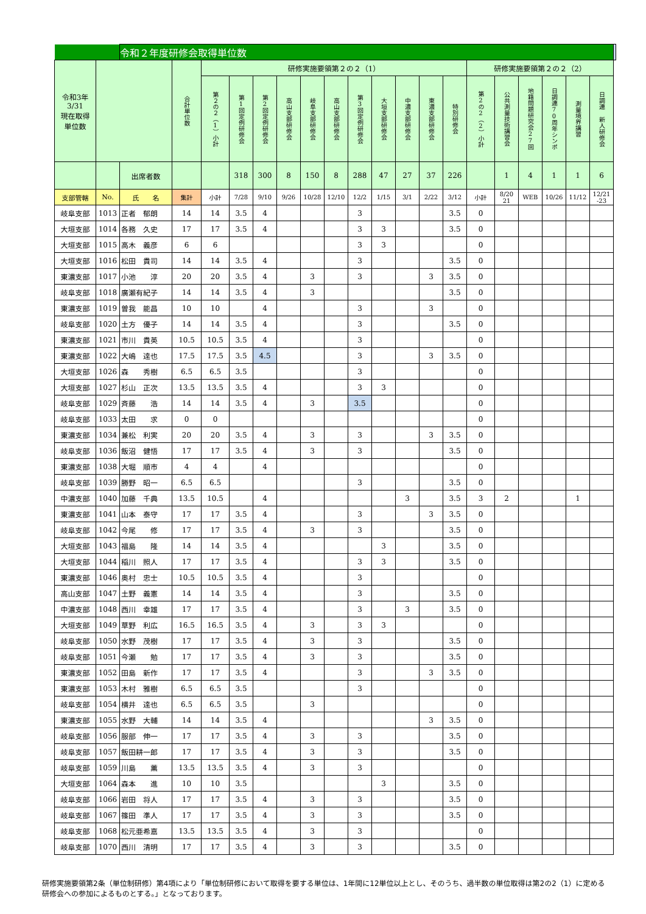| | | 令和２年度研修会取得単位数 | | | | | | | | | | | | | | | | | | | |
| 令和3年 3/31 現在取得 単位数 | | | 合計単位数 | 研修実施要領第２の２（1） | | | | | | | | | | | 研修実施要領第２の２（2） | | | | | | |
| | | | | 第２の２（1）小計 | 第1回定例研修会 | 第2回定例研修会 | 高山支部研修会 | 岐阜支部研修会 | 高山支部研修会 | 第3回定例研修会 | 大垣支部研修会 | 中濃支部研修会 | 東濃支部研修会 | 特別研修会 | 第2の2（2）小計 | 公共測量技術講習会 | 地籍問題研究会27回 | 日調連70周年シンポ | 測量境界講習 | 日調連 新人研修会 | |
| | | 出席者数 | | | 318 | 300 | 8 | 150 | 8 | 288 | 47 | 27 | 37 | 226 | | 1 | 4 | 1 | 1 | 6 | |
| 支部管轄 | No. | 氏 名 | 集計 | 小計 | 7/28 | 9/10 | 9/26 | 10/28 | 12/10 | 12/2 | 1/15 | 3/1 | 2/22 | 3/12 | 小計 | 8/20 21 | WEB | 10/26 | 11/12 | 12/21 -23 | |
| 岐阜支部 | 1013 | 正者 郁朗 | 14 | 14 | 3.5 | 4 | | | | 3 | | | | 3.5 | 0 | | | | | | |
| 大垣支部 | 1014 | 各務 久史 | 17 | 17 | 3.5 | 4 | | | | 3 | 3 | | | 3.5 | 0 | | | | | | |
| 大垣支部 | 1015 | 高木 義彦 | 6 | 6 | | | | | | 3 | 3 | | | | 0 | | | | | | |
| 大垣支部 | 1016 | 松田 貴司 | 14 | 14 | 3.5 | 4 | | | | 3 | | | | 3.5 | 0 | | | | | | |
| 東濃支部 | 1017 | 小池 淳 | 20 | 20 | 3.5 | 4 | | 3 | | 3 | | | 3 | 3.5 | 0 | | | | | | |
| 岐阜支部 | 1018 | 廣瀬有紀子 | 14 | 14 | 3.5 | 4 | | 3 | | | | | | 3.5 | 0 | | | | | | |
| 東濃支部 | 1019 | 曽我 能昌 | 10 | 10 | | 4 | | | | 3 | | | 3 | | 0 | | | | | | |
| 岐阜支部 | 1020 | 土方 優子 | 14 | 14 | 3.5 | 4 | | | | 3 | | | | 3.5 | 0 | | | | | | |
| 東濃支部 | 1021 | 市川 貴英 | 10.5 | 10.5 | 3.5 | 4 | | | | 3 | | | | | 0 | | | | | | |
| 東濃支部 | 1022 | 大嶋 達也 | 17.5 | 17.5 | 3.5 | 4.5 | | | | 3 | | | 3 | 3.5 | 0 | | | | | | |
| 大垣支部 | 1026 | 森 秀樹 | 6.5 | 6.5 | 3.5 | | | | | 3 | | | | | 0 | | | | | | |
| 大垣支部 | 1027 | 杉山 正次 | 13.5 | 13.5 | 3.5 | 4 | | | | 3 | 3 | | | | 0 | | | | | | |
| 岐阜支部 | 1029 | 斉藤 浩 | 14 | 14 | 3.5 | 4 | | 3 | | 3.5 | | | | | 0 | | | | | | |
| 岐阜支部 | 1033 | 太田 求 | 0 | 0 | | | | | | | | | | | 0 | | | | | | |
| 東濃支部 | 1034 | 兼松 利実 | 20 | 20 | 3.5 | 4 | | 3 | | 3 | | | 3 | 3.5 | 0 | | | | | | |
| 岐阜支部 | 1036 | 飯沼 健悟 | 17 | 17 | 3.5 | 4 | | 3 | | 3 | | | | 3.5 | 0 | | | | | | |
| 東濃支部 | 1038 | 大堀 順市 | 4 | 4 | | 4 | | | | | | | | | 0 | | | | | | |
| 岐阜支部 | 1039 | 勝野 昭一 | 6.5 | 6.5 | | | | | | 3 | | | | 3.5 | 0 | | | | | | |
| 中濃支部 | 1040 | 加藤 千典 | 13.5 | 10.5 | | 4 | | | | | | 3 | | 3.5 | 3 | 2 | | | 1 | | |
| 東濃支部 | 1041 | 山本 泰守 | 17 | 17 | 3.5 | 4 | | | | 3 | | | 3 | 3.5 | 0 | | | | | | |
| 岐阜支部 | 1042 | 今尾 修 | 17 | 17 | 3.5 | 4 | | 3 | | 3 | | | | 3.5 | 0 | | | | | | |
| 大垣支部 | 1043 | 福島 隆 | 14 | 14 | 3.5 | 4 | | | | | 3 | | | 3.5 | 0 | | | | | | |
| 大垣支部 | 1044 | 稲川 照人 | 17 | 17 | 3.5 | 4 | | | | 3 | 3 | | | 3.5 | 0 | | | | | | |
| 東濃支部 | 1046 | 奥村 忠士 | 10.5 | 10.5 | 3.5 | 4 | | | | 3 | | | | | 0 | | | | | | |
| 高山支部 | 1047 | 土野 義憲 | 14 | 14 | 3.5 | 4 | | | | 3 | | | | 3.5 | 0 | | | | | | |
| 中濃支部 | 1048 | 西川 幸雄 | 17 | 17 | 3.5 | 4 | | | | 3 | | 3 | | 3.5 | 0 | | | | | | |
| 大垣支部 | 1049 | 草野 利広 | 16.5 | 16.5 | 3.5 | 4 | | 3 | | 3 | 3 | | | | 0 | | | | | | |
| 岐阜支部 | 1050 | 水野 茂樹 | 17 | 17 | 3.5 | 4 | | 3 | | 3 | | | | 3.5 | 0 | | | | | | |
| 岐阜支部 | 1051 | 今瀬 勉 | 17 | 17 | 3.5 | 4 | | 3 | | 3 | | | | 3.5 | 0 | | | | | | |
| 東濃支部 | 1052 | 田島 新作 | 17 | 17 | 3.5 | 4 | | | | 3 | | | 3 | 3.5 | 0 | | | | | | |
| 東濃支部 | 1053 | 木村 雅樹 | 6.5 | 6.5 | 3.5 | | | | | 3 | | | | | 0 | | | | | | |
| 岐阜支部 | 1054 | 横井 達也 | 6.5 | 6.5 | 3.5 | | | 3 | | | | | | | 0 | | | | | | |
| 東濃支部 | 1055 | 水野 大輔 | 14 | 14 | 3.5 | 4 | | | | | | | 3 | 3.5 | 0 | | | | | | |
| 岐阜支部 | 1056 | 服部 伸一 | 17 | 17 | 3.5 | 4 | | 3 | | 3 | | | | 3.5 | 0 | | | | | | |
| 岐阜支部 | 1057 | 飯田耕一郎 | 17 | 17 | 3.5 | 4 | | 3 | | 3 | | | | 3.5 | 0 | | | | | | |
| 岐阜支部 | 1059 | 川島 薫 | 13.5 | 13.5 | 3.5 | 4 | | 3 | | 3 | | | | | 0 | | | | | | |
| 大垣支部 | 1064 | 森本 進 | 10 | 10 | 3.5 | | | | | | 3 | | | 3.5 | 0 | | | | | | |
| 岐阜支部 | 1066 | 岩田 将人 | 17 | 17 | 3.5 | 4 | | 3 | | 3 | | | | 3.5 | 0 | | | | | | |
| 岐阜支部 | 1067 | 篠田 準人 | 17 | 17 | 3.5 | 4 | | 3 | | 3 | | | | 3.5 | 0 | | | | | | |
| 岐阜支部 | 1068 | 松元亜希嘉 | 13.5 | 13.5 | 3.5 | 4 | | 3 | | 3 | | | | | 0 | | | | | | |
| 岐阜支部 | 1070 | 西川 清明 | 17 | 17 | 3.5 | 4 | | 3 | | 3 | | | | 3.5 | 0 | | | | | | |
研修実施要領第2条（単位制研修）第4項により「単位制研修において取得を要する単位は、1年間に12単位以上とし、そのうち、過半数の単位取得は第2の2（1）に定める研修会への参加によるものとする。」となっております。